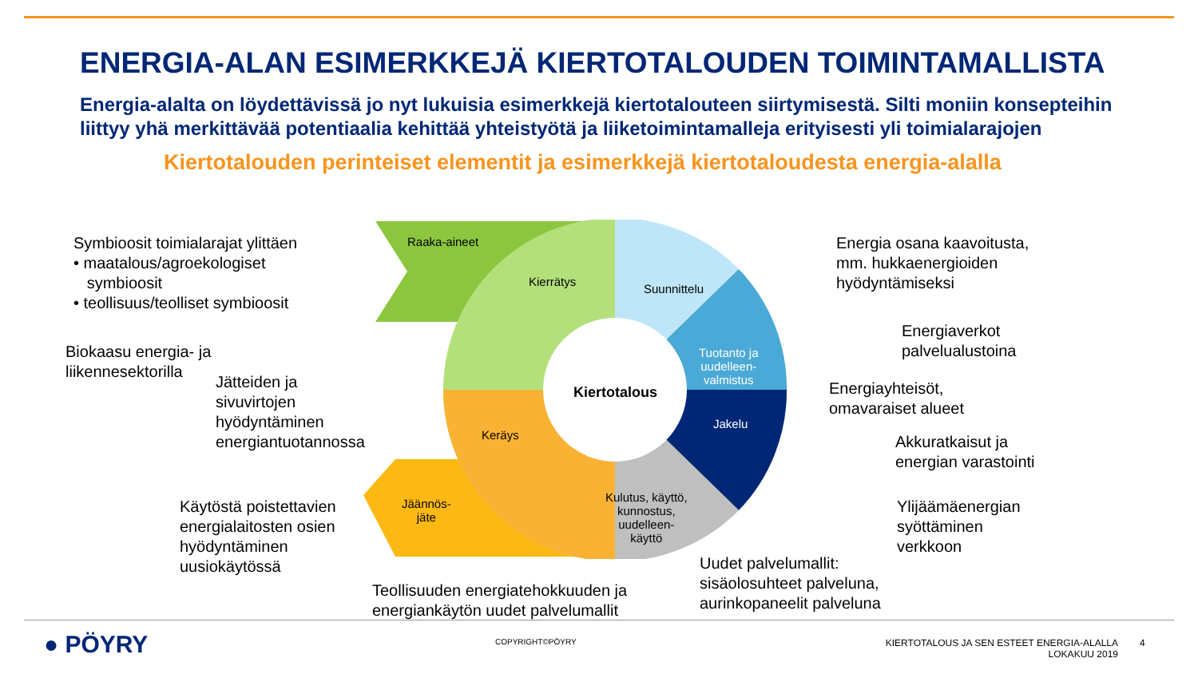ENERGIA-ALAN ESIMERKKEJÄ KIERTOTALOUDEN TOIMINTAMALLISTA
Energia-alalta on löydettävissä jo nyt lukuisia esimerkkejä kiertotalouteen siirtymisestä. Silti moniin konsepteihin liittyy yhä merkittävää potentiaalia kehittää yhteistyötä ja liiketoimintamalleja erityisesti yli toimialarajojen
Kiertotalouden perinteiset elementit ja esimerkkejä kiertotaloudesta energia-alalla
Raaka-aineet
Kierrätys
Suunnittelu
Tuotanto ja
uudelleen-
valmistus
Jakelu
Kulutus, käyttö,
kunnostus,
uudelleen-
käyttö
Keräys
Jäännös-
jäte
Kiertotalous
Symbioosit toimialarajat ylittäen
• maatalous/agroekologiset
symbioosit
• teollisuus/teolliset symbioosit
Biokaasu energia- ja
liikennesektorilla
Jätteiden ja
sivuvirtojen
hyödyntäminen
energiantuotannossa
Käytöstä poistettavien
energialaitosten osien
hyödyntäminen
uusiokäytössä
Teollisuuden energiatehokkuuden ja
energiankäytön uudet palvelumallit
Uudet palvelumallit:
sisäolosuhteet palveluna,
aurinkopaneelit palveluna
Energia osana kaavoitusta,
mm. hukkaenergioiden
hyödyntämiseksi
Energiaverkot
palvelualustoina
Energiayhteisöt,
omavaraiset alueet
Akkuratkaisut ja
energian varastointi
Ylijäämäenergian
syöttäminen
verkkoon
● PÖYRY COPYRIGHT©PÖYRY
KIERTOTALOUS JA SEN ESTEET ENERGIA-ALALLA
LOKAKUU 2019
4